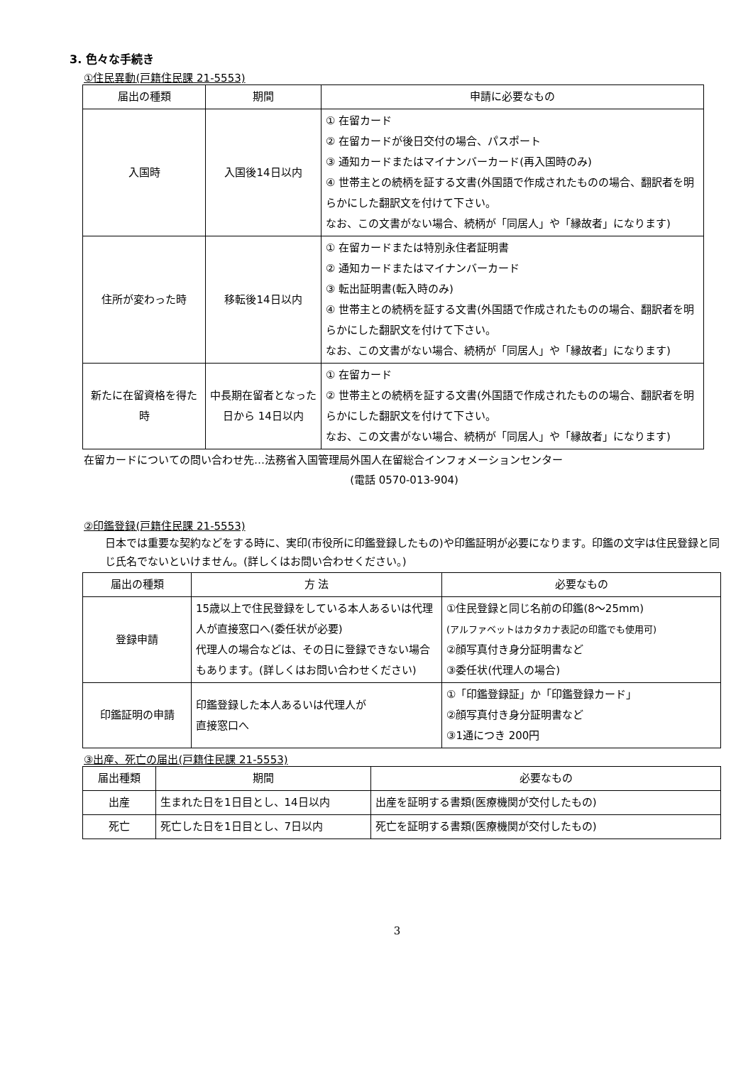3. 色々な手続き
①住民異動(戸籍住民課 21-5553)
| 届出の種類 | 期間 | 申請に必要なもの |
| --- | --- | --- |
| 入国時 | 入国後14日以内 | ① 在留カード ② 在留カードが後日交付の場合、パスポート ③ 通知カードまたはマイナンバーカード(再入国時のみ) ④ 世帯主との続柄を証する文書(外国語で作成されたものの場合、翻訳者を明らかにした翻訳文を付けて下さい。 なお、この文書がない場合、続柄が「同居人」や「縁故者」になります) |
| 住所が変わった時 | 移転後14日以内 | ① 在留カードまたは特別永住者証明書 ② 通知カードまたはマイナンバーカード ③ 転出証明書(転入時のみ) ④ 世帯主との続柄を証する文書(外国語で作成されたものの場合、翻訳者を明らかにした翻訳文を付けて下さい。 なお、この文書がない場合、続柄が「同居人」や「縁故者」になります) |
| 新たに在留資格を得た時 | 中長期在留者となった日から 14日以内 | ① 在留カード ② 世帯主との続柄を証する文書(外国語で作成されたものの場合、翻訳者を明らかにした翻訳文を付けて下さい。 なお、この文書がない場合、続柄が「同居人」や「縁故者」になります) |
在留カードについての問い合わせ先…法務省入国管理局外国人在留総合インフォメーションセンター
(電話 0570-013-904)
②印鑑登録(戸籍住民課 21-5553)
日本では重要な契約などをする時に、実印(市役所に印鑑登録したもの)や印鑑証明が必要になります。印鑑の文字は住民登録と同じ氏名でないといけません。(詳しくはお問い合わせください。)
| 届出の種類 | 方 法 | 必要なもの |
| --- | --- | --- |
| 登録申請 | 15歳以上で住民登録をしている本人あるいは代理人が直接窓口へ(委任状が必要) 代理人の場合などは、その日に登録できない場合もあります。(詳しくはお問い合わせください) | ①住民登録と同じ名前の印鑑(8〜25mm) (アルファベットはカタカナ表記の印鑑でも使用可) ②顔写真付き身分証明書など ③委任状(代理人の場合) |
| 印鑑証明の申請 | 印鑑登録した本人あるいは代理人が 直接窓口へ | ①「印鑑登録証」か「印鑑登録カード」 ②顔写真付き身分証明書など ③1通につき 200円 |
③出産、死亡の届出(戸籍住民課 21-5553)
| 届出種類 | 期間 | 必要なもの |
| --- | --- | --- |
| 出産 | 生まれた日を1日目とし、14日以内 | 出産を証明する書類(医療機関が交付したもの) |
| 死亡 | 死亡した日を1日目とし、7日以内 | 死亡を証明する書類(医療機関が交付したもの) |
3